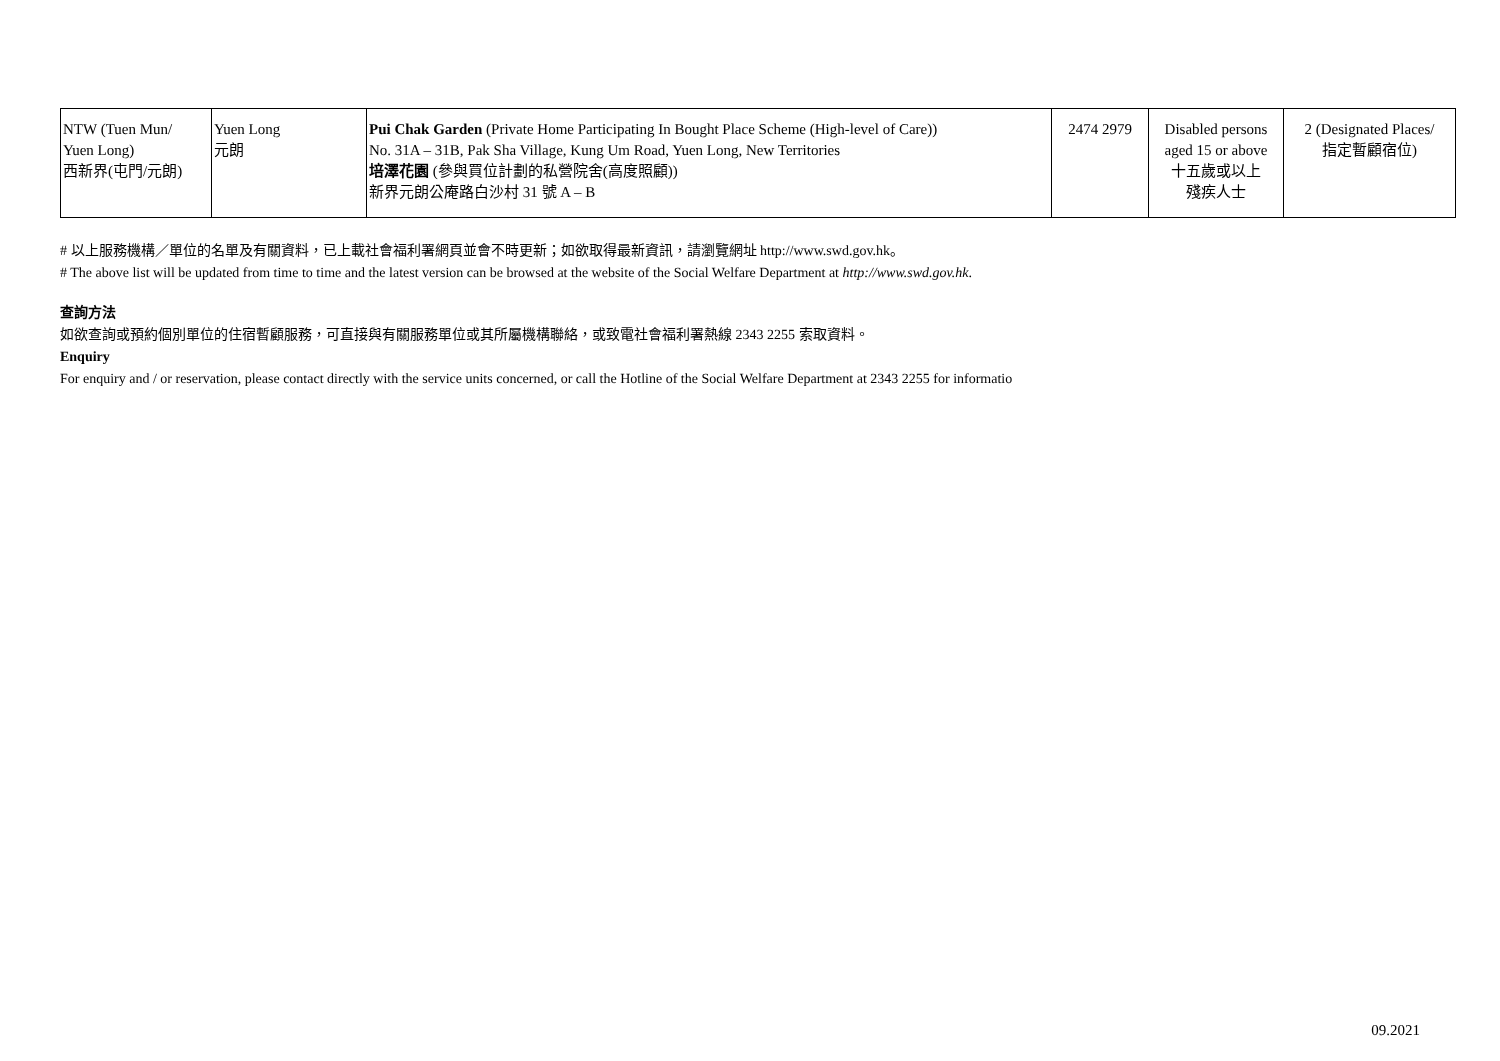| NTW (Tuen Mun/ Yuen Long) 西新界(屯門/元朗) | Yuen Long 元朗 | Pui Chak Garden (Private Home Participating In Bought Place Scheme (High-level of Care)) No. 31A – 31B, Pak Sha Village, Kung Um Road, Yuen Long, New Territories 培澤花園 (參與買位計劃的私營院舍(高度照顧)) 新界元朗公庵路白沙村 31 號 A – B | 2474 2979 | Disabled persons aged 15 or above 十五歲或以上 殘疾人士 | 2 (Designated Places/ 指定暫顧宿位) |
# 以上服務機構／單位的名單及有關資料，已上載社會福利署網頁並會不時更新；如欲取得最新資訊，請瀏覽網址 http://www.swd.gov.hk。
# The above list will be updated from time to time and the latest version can be browsed at the website of the Social Welfare Department at http://www.swd.gov.hk.
查詢方法
如欲查詢或預約個別單位的住宿暫顧服務，可直接與有關服務單位或其所屬機構聯絡，或致電社會福利署熱線 2343 2255 索取資料。
Enquiry
For enquiry and / or reservation, please contact directly with the service units concerned, or call the Hotline of the Social Welfare Department at 2343 2255 for informatio
09.2021